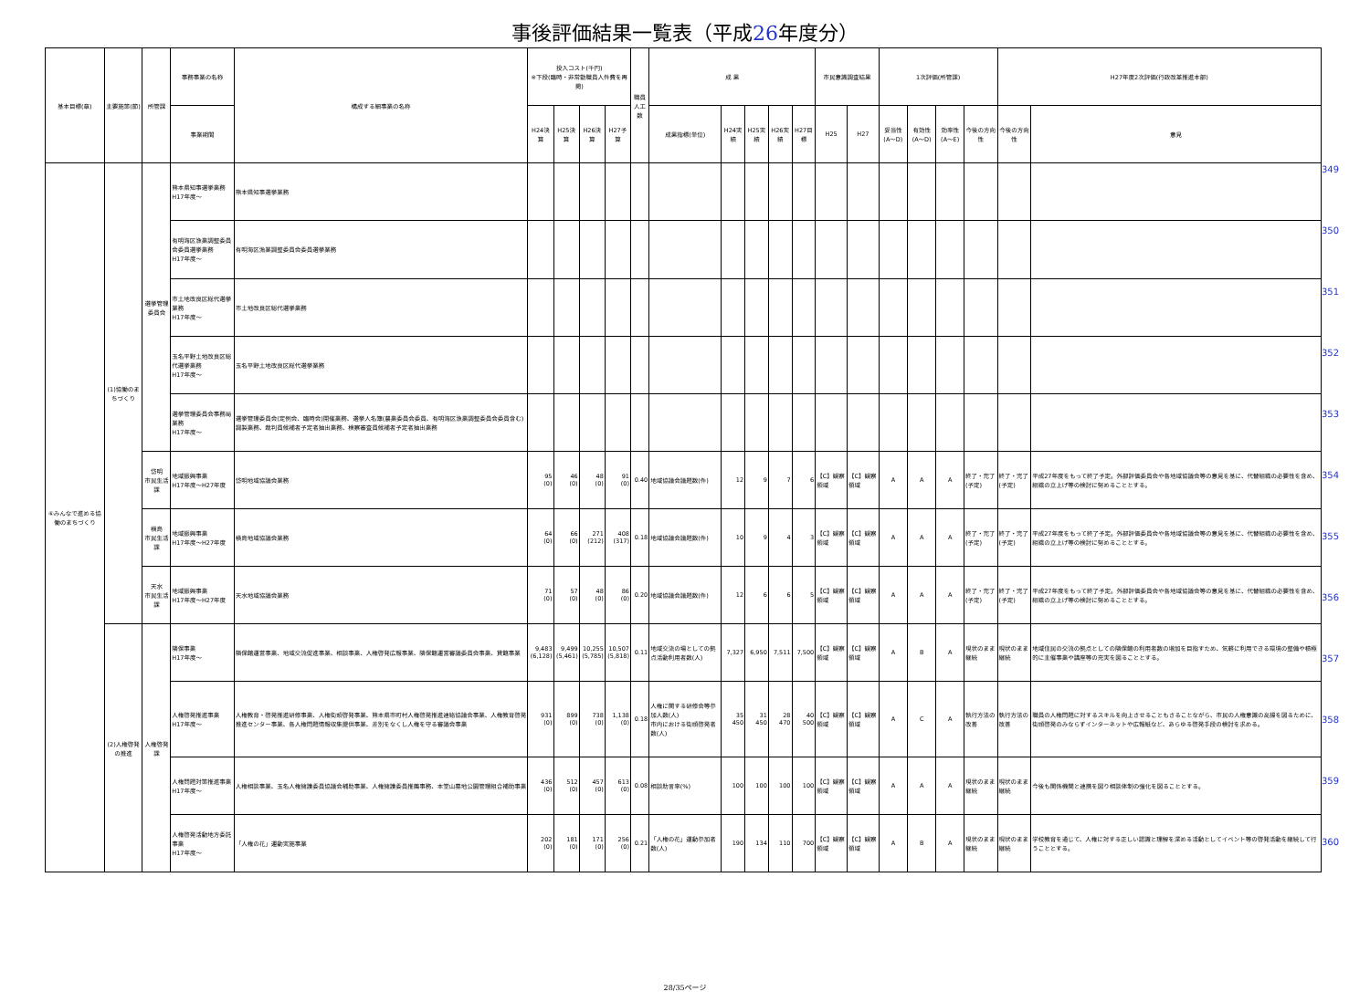事後評価結果一覧表（平成26年度分）
| 基本目標(章) | 主要施策(節) | 所管課 | 事務事業の名称 | 構成する細事業の名称 | 投入コスト(千円) ※下段(臨時・非常勤職員人件費を再掲) | | | | 職員 人工数 | 成 果 | | | | | 市民意識調査結果 | | 1次評価(所管課) | | | | H27年度2次評価(行政改革推進本部) | |
| --- | --- | --- | --- | --- | --- | --- | --- | --- | --- | --- | --- | --- | --- | --- | --- | --- | --- | --- | --- | --- | --- | --- |
| | | | 事業期間 | | H24決算 | H25決算 | H26決算 | H27予算 | | 成果指標(単位) | H24実績 | H25実績 | H26実績 | H27目標 | H25 | H27 | 妥当性(A〜D) | 有効性(A〜D) | 効率性(A〜E) | 今後の方向性 | 今後の方向性 | 意見 |
| ⑥みんなで進める協働のまちづくり | (1)協働のまちづくり | 選挙管理委員会 | 熊本県知事選挙業務 H17年度〜 | 熊本県知事選挙業務 | | | | | | | | | | | | | | | | | | |
| | | | 有明海区漁業調整委員会委員選挙業務 H17年度〜 | 有明海区漁業調整委員会委員選挙業務 | | | | | | | | | | | | | | | | | | |
| | | | 市土地改良区総代選挙業務 H17年度〜 | 市土地改良区総代選挙業務 | | | | | | | | | | | | | | | | | | |
| | | | 玉名平野土地改良区総代選挙業務 H17年度〜 | 玉名平野土地改良区総代選挙業務 | | | | | | | | | | | | | | | | | | |
| | | | 選挙管理委員会事務局業務 H17年度〜 | 選挙管理委員会(定例会、臨時会)開催業務、選挙人名簿(農業委員会委員、有明海区漁業調整委員会委員含む)調製業務、裁判員候補者予定者抽出業務、検察審査員候補者予定者抽出業務 | | | | | | | | | | | | | | | | | | |
| | | 岱明 市民生活課 | 地域振興事業 H17年度〜H27年度 | 岱明地域協議会業務 | 95 (0) | 46 (0) | 48 (0) | 91 (0) | 0.40 | 地域協議会議題数(件) | 12 | 9 | 7 | 6 | 【C】観察領域 | 【C】観察領域 | A | A | A | 終了・完了(予定) | 終了・完了(予定) | 平成27年度をもって終了予定。外部評価委員会や各地域協議会等の意見を基に、代替組織の必要性を含め、組織の立上げ等の検討に努めることとする。 |
| | | 横島 市民生活課 | 地域振興事業 H17年度〜H27年度 | 横島地域協議会業務 | 64 (0) | 66 (0) | 271 (212) | 408 (317) | 0.18 | 地域協議会議題数(件) | 10 | 9 | 4 | 3 | 【C】観察領域 | 【C】観察領域 | A | A | A | 終了・完了(予定) | 終了・完了(予定) | 平成27年度をもって終了予定。外部評価委員会や各地域協議会等の意見を基に、代替組織の必要性を含め、組織の立上げ等の検討に努めることとする。 |
| | | 天水 市民生活課 | 地域振興事業 H17年度〜H27年度 | 天水地域協議会業務 | 71 (0) | 57 (0) | 48 (0) | 86 (0) | 0.20 | 地域協議会議題数(件) | 12 | 6 | 6 | 5 | 【C】観察領域 | 【C】観察領域 | A | A | A | 終了・完了(予定) | 終了・完了(予定) | 平成27年度をもって終了予定。外部評価委員会や各地域協議会等の意見を基に、代替組織の必要性を含め、組織の立上げ等の検討に努めることとする。 |
| | (2)人権啓発の推進 | 人権啓発課 | 隣保事業 H17年度〜 | 隣保館運営事業、地域交流促進事業、相談事業、人権啓発広報事業、隣保館運営審議委員会事業、貸館事業 | 9,483 (6,128) | 9,499 (5,461) | 10,255 (5,785) | 10,507 (5,818) | 0.11 | 地域交流の場としての拠点活動利用者数(人) | 7,327 | 6,950 | 7,511 | 7,500 | 【C】観察領域 | 【C】観察領域 | A | B | A | 現状のまま継続 | 現状のまま継続 | 地域住民の交流の拠点としての隣保館の利用者数の増加を目指すため、気軽に利用できる環境の整備や積極的に主催事業や講座等の充実を図ることとする。 |
| | | | 人権啓発推進事業 H17年度〜 | 人権教育・啓発推進研修事業、人権街頭啓発事業、熊本県市町村人権啓発推進連絡協議会事業、人権教育啓発推進センター事業、各人権問題情報収集提供事業、差別をなくし人権を守る審議会事業 | 931 (0) | 899 (0) | 738 (0) | 1,138 (0) | 0.18 | 人権に関する研修会等参加人数(人) 市内における街頭啓発者数(人) | 35 450 | 31 450 | 28 470 | 40 500 | 【C】観察領域 | 【C】観察領域 | A | C | A | 執行方法の改善 | 執行方法の改善 | 職員の人権問題に対するスキルを向上させることもさることながら、市民の人権意識の高揚を図るために、街頭啓発のみならずインターネットや広報紙など、あらゆる啓発手段の検討を求める。 |
| | | | 人権問題対策推進事業 H17年度〜 | 人権相談事業、玉名人権擁護委員協議会補助事業、人権擁護委員推薦事務、本堂山墓地公園管理組合補助事業 | 436 (0) | 512 (0) | 457 (0) | 613 (0) | 0.08 | 相談助言率(%) | 100 | 100 | 100 | 100 | 【C】観察領域 | 【C】観察領域 | A | A | A | 現状のまま継続 | 現状のまま継続 | 今後も関係機関と連携を図り相談体制の強化を図ることとする。 |
| | | | 人権啓発活動地方委託事業 H17年度〜 | 「人権の花」運動実施事業 | 202 (0) | 181 (0) | 171 (0) | 256 (0) | 0.21 | 「人権の花」運動参加者数(人) | 190 | 134 | 110 | 700 | 【C】観察領域 | 【C】観察領域 | A | B | A | 現状のまま継続 | 現状のまま継続 | 学校教育を通じて、人権に対する正しい認識と理解を深める活動としてイベント等の啓発活動を継続して行うこととする。 |
349
350
351
352
353
354
355
356
357
358
359
360
28/35ページ